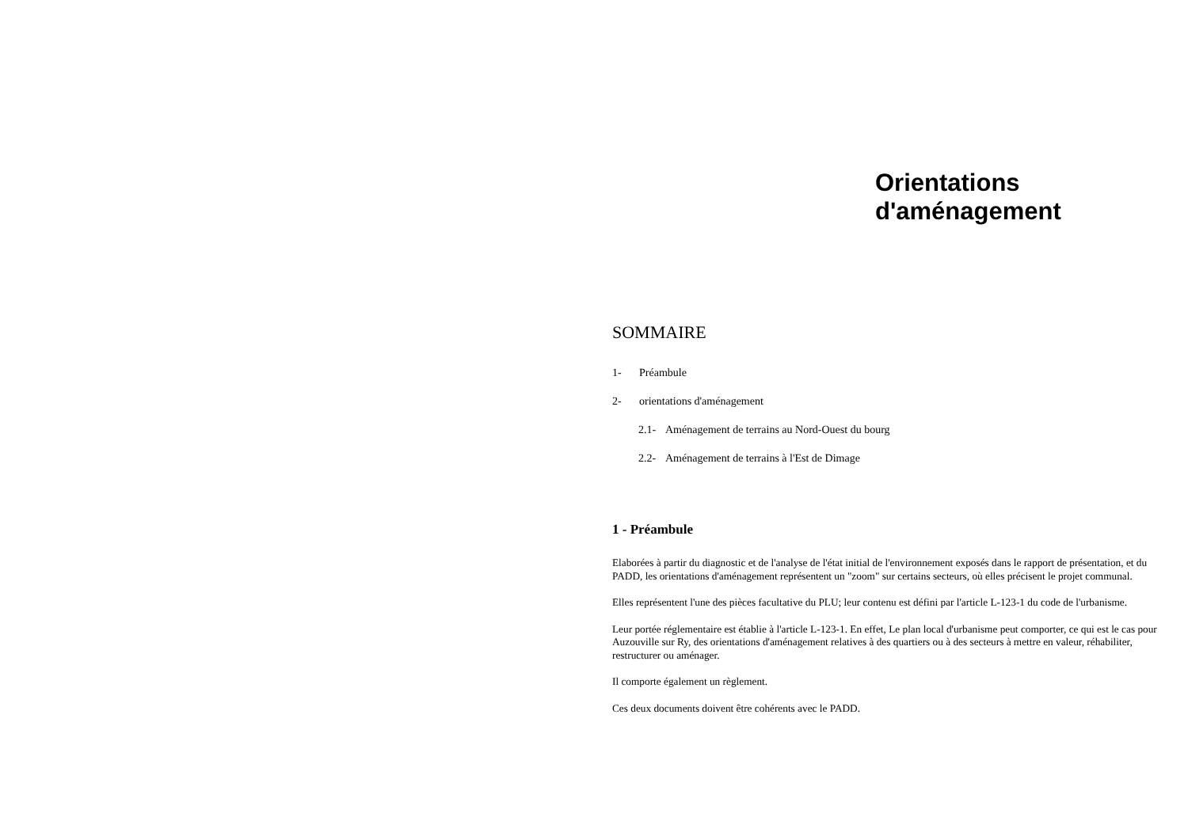Orientations
d'aménagement
SOMMAIRE
1- Préambule
2- orientations d'aménagement
2.1- Aménagement de terrains au Nord-Ouest du bourg
2.2- Aménagement de terrains à l'Est de Dimage
1 - Préambule
Elaborées à partir du diagnostic et de l'analyse de l'état initial de l'environnement exposés dans le rapport de présentation, et du PADD, les orientations d'aménagement représentent un "zoom" sur certains secteurs, où elles précisent le projet communal.
Elles représentent l'une des pièces facultative du PLU; leur contenu est défini par l'article L-123-1 du code de l'urbanisme.
Leur portée réglementaire est établie à l'article L-123-1. En effet, Le plan local d'urbanisme peut comporter, ce qui est le cas pour Auzouville sur Ry, des orientations d'aménagement relatives à des quartiers ou à des secteurs à mettre en valeur, réhabiliter, restructurer ou aménager.
Il comporte également un règlement.
Ces deux documents doivent être cohérents avec le PADD.